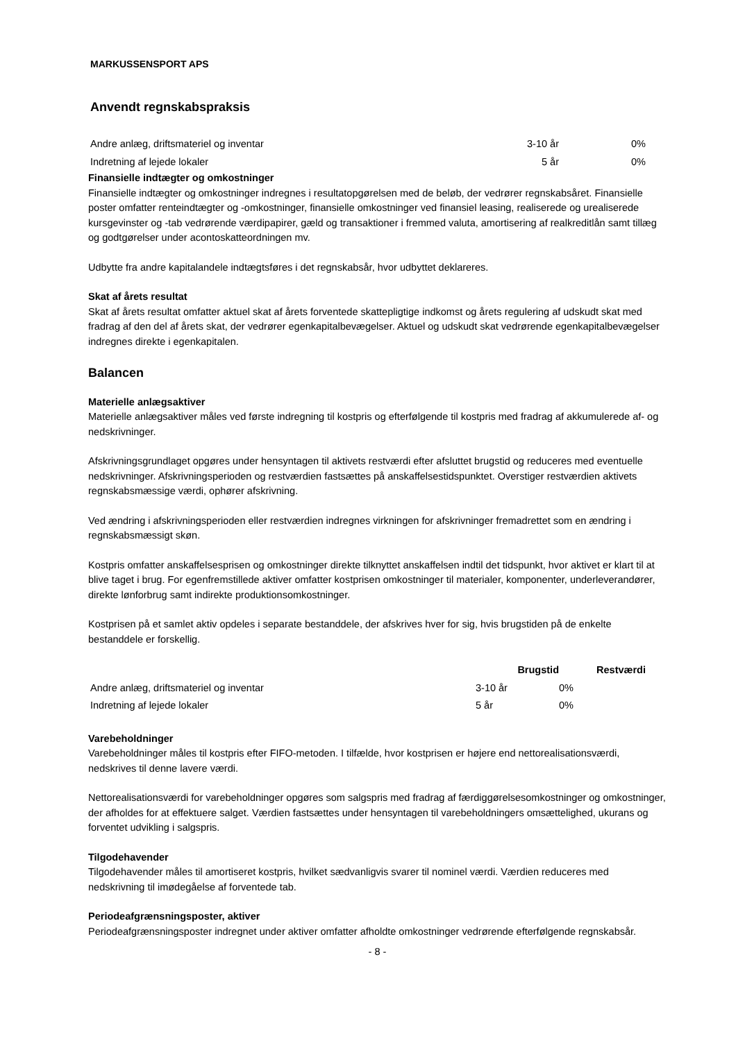MARKUSSENSPORT APS
Anvendt regnskabspraksis
| Andre anlæg, driftsmateriel og inventar | 3-10 år | 0% |
| Indretning af lejede lokaler | 5 år | 0% |
Finansielle indtægter og omkostninger
Finansielle indtægter og omkostninger indregnes i resultatopgørelsen med de beløb, der vedrører regnskabsåret. Finansielle poster omfatter renteindtægter og -omkostninger, finansielle omkostninger ved finansiel leasing, realiserede og urealiserede kursgevinster og -tab vedrørende værdipapirer, gæld og transaktioner i fremmed valuta, amortisering af realkreditlån samt tillæg og godtgørelser under acontoskatteordningen mv.
Udbytte fra andre kapitalandele indtægtsføres i det regnskabsår, hvor udbyttet deklareres.
Skat af årets resultat
Skat af årets resultat omfatter aktuel skat af årets forventede skattepligtige indkomst og årets regulering af udskudt skat med fradrag af den del af årets skat, der vedrører egenkapitalbevægelser. Aktuel og udskudt skat vedrørende egenkapitalbevægelser indregnes direkte i egenkapitalen.
Balancen
Materielle anlægsaktiver
Materielle anlægsaktiver måles ved første indregning til kostpris og efterfølgende til kostpris med fradrag af akkumulerede af- og nedskrivninger.
Afskrivningsgrundlaget opgøres under hensyntagen til aktivets restværdi efter afsluttet brugstid og reduceres med eventuelle nedskrivninger. Afskrivningsperioden og restværdien fastsættes på anskaffelsestidspunktet. Overstiger restværdien aktivets regnskabsmæssige værdi, ophører afskrivning.
Ved ændring i afskrivningsperioden eller restværdien indregnes virkningen for afskrivninger fremadrettet som en ændring i regnskabsmæssigt skøn.
Kostpris omfatter anskaffelsesprisen og omkostninger direkte tilknyttet anskaffelsen indtil det tidspunkt, hvor aktivet er klart til at blive taget i brug. For egenfremstillede aktiver omfatter kostprisen omkostninger til materialer, komponenter, underleverandører, direkte lønforbrug samt indirekte produktionsomkostninger.
Kostprisen på et samlet aktiv opdeles i separate bestanddele, der afskrives hver for sig, hvis brugstiden på de enkelte bestanddele er forskellig.
| | Brugstid | Restværdi |
| --- | --- | --- |
| Andre anlæg, driftsmateriel og inventar | 3-10 år | 0% |
| Indretning af lejede lokaler | 5 år | 0% |
Varebeholdninger
Varebeholdninger måles til kostpris efter FIFO-metoden. I tilfælde, hvor kostprisen er højere end nettorealisationsværdi, nedskrives til denne lavere værdi.
Nettorealisationsværdi for varebeholdninger opgøres som salgspris med fradrag af færdiggørelsesomkostninger og omkostninger, der afholdes for at effektuere salget. Værdien fastsættes under hensyntagen til varebeholdningers omsættelighed, ukurans og forventet udvikling i salgspris.
Tilgodehavender
Tilgodehavender måles til amortiseret kostpris, hvilket sædvanligvis svarer til nominel værdi. Værdien reduceres med nedskrivning til imødegåelse af forventede tab.
Periodeafgrænsningsposter, aktiver
Periodeafgrænsningsposter indregnet under aktiver omfatter afholdte omkostninger vedrørende efterfølgende regnskabsår.
- 8 -